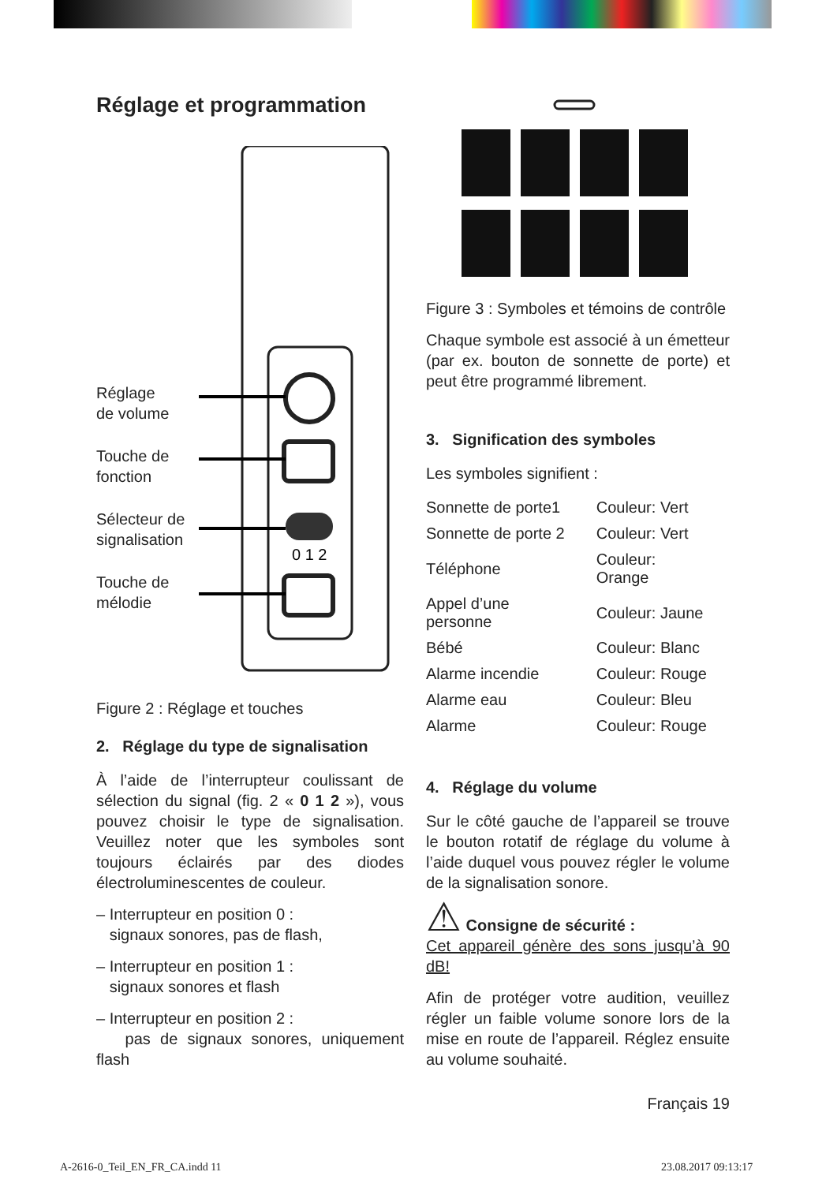Réglage et programmation
Réglage
de volume
Touche de
fonction
Sélecteur de
signalisation
Touche de
mélodie
0 1 2
Figure 2 : Réglage et touches
2. Réglage du type de signalisation
À l’aide de l’interrupteur coulissant de sélection du signal (fig. 2 « 0 1 2 »), vous pouvez choisir le type de signalisation. Veuillez noter que les symboles sont toujours éclairés par des diodes électroluminescentes de couleur.
– Interrupteur en position 0 :
signaux sonores, pas de flash,
– Interrupteur en position 1 :
signaux sonores et flash
– Interrupteur en position 2 :
pas de signaux sonores, uniquement flash
Figure 3 : Symboles et témoins de contrôle
Chaque symbole est associé à un émetteur (par ex. bouton de sonnette de porte) et peut être programmé librement.
3. Signification des symboles
Les symboles signifient :
| Sonnette de porte1 | Couleur: Vert |
| Sonnette de porte 2 | Couleur: Vert |
| Téléphone | Couleur: Orange |
| Appel d’une personne | Couleur: Jaune |
| Bébé | Couleur: Blanc |
| Alarme incendie | Couleur: Rouge |
| Alarme eau | Couleur: Bleu |
| Alarme | Couleur: Rouge |
4. Réglage du volume
Sur le côté gauche de l’appareil se trouve le bouton rotatif de réglage du volume à l’aide duquel vous pouvez régler le volume de la signalisation sonore.
⚠ Consigne de sécurité :
Cet appareil génère des sons jusqu’à 90 dB!
Afin de protéger votre audition, veuillez régler un faible volume sonore lors de la mise en route de l’appareil. Réglez ensuite au volume souhaité.
Français 19
A-2616-0_Teil_EN_FR_CA.indd 11 23.08.2017 09:13:17